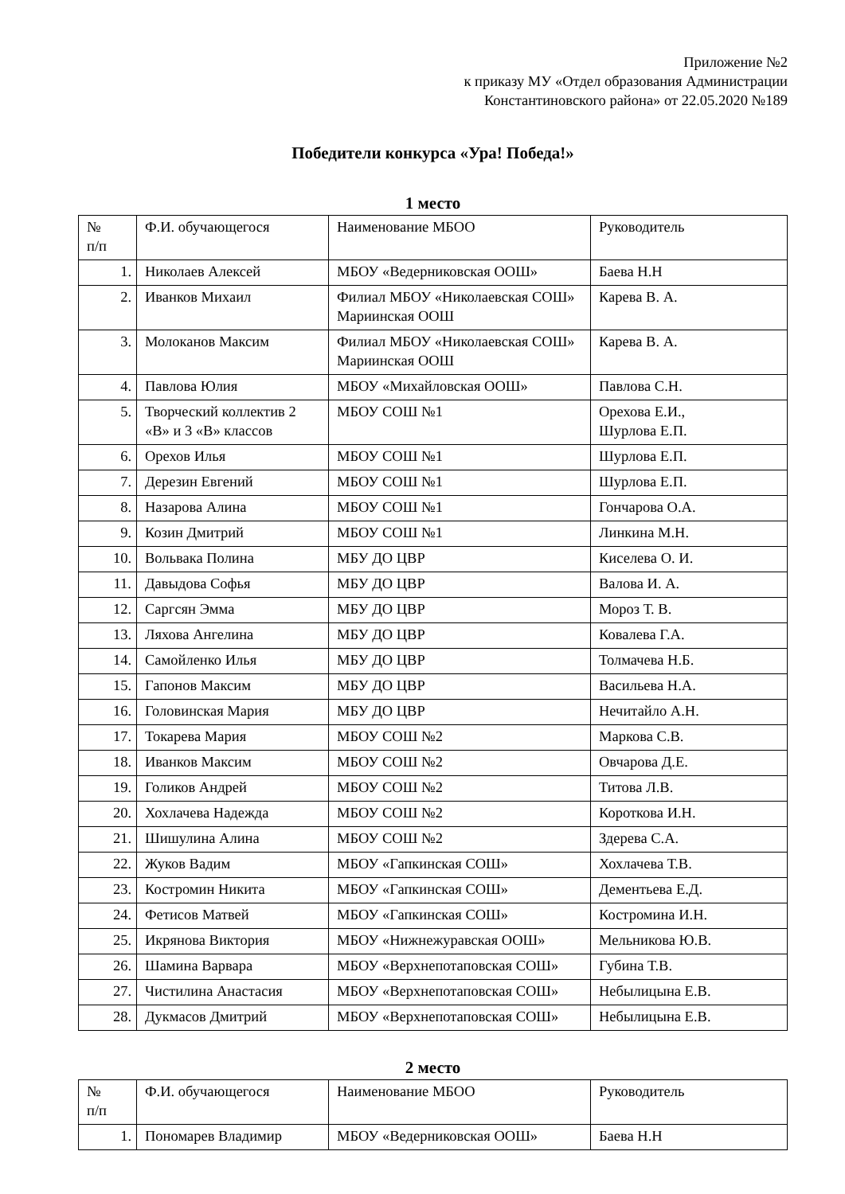Приложение №2
к приказу МУ «Отдел образования Администрации
Константиновского района» от 22.05.2020 №189
Победители конкурса «Ура! Победа!»
1 место
| № п/п | Ф.И. обучающегося | Наименование МБОО | Руководитель |
| 1. | Николаев Алексей | МБОУ «Ведерниковская ООШ» | Баева Н.Н |
| 2. | Иванков Михаил | Филиал МБОУ «Николаевская СОШ» Мариинская ООШ | Карева В. А. |
| 3. | Молоканов Максим | Филиал МБОУ «Николаевская СОШ» Мариинская ООШ | Карева В. А. |
| 4. | Павлова Юлия | МБОУ «Михайловская ООШ» | Павлова С.Н. |
| 5. | Творческий коллектив 2 «В» и 3 «В» классов | МБОУ СОШ №1 | Орехова Е.И., Шурлова Е.П. |
| 6. | Орехов Илья | МБОУ СОШ №1 | Шурлова Е.П. |
| 7. | Дерезин Евгений | МБОУ СОШ №1 | Шурлова Е.П. |
| 8. | Назарова Алина | МБОУ СОШ №1 | Гончарова О.А. |
| 9. | Козин Дмитрий | МБОУ СОШ №1 | Линкина М.Н. |
| 10. | Вольвака Полина | МБУ ДО ЦВР | Киселева О. И. |
| 11. | Давыдова Софья | МБУ ДО ЦВР | Валова И. А. |
| 12. | Саргсян Эмма | МБУ ДО ЦВР | Мороз Т. В. |
| 13. | Ляхова Ангелина | МБУ ДО ЦВР | Ковалева Г.А. |
| 14. | Самойленко Илья | МБУ ДО ЦВР | Толмачева Н.Б. |
| 15. | Гапонов Максим | МБУ ДО ЦВР | Васильева Н.А. |
| 16. | Головинская Мария | МБУ ДО ЦВР | Нечитайло А.Н. |
| 17. | Токарева Мария | МБОУ СОШ №2 | Маркова С.В. |
| 18. | Иванков Максим | МБОУ СОШ №2 | Овчарова Д.Е. |
| 19. | Голиков Андрей | МБОУ СОШ №2 | Титова Л.В. |
| 20. | Хохлачева Надежда | МБОУ СОШ №2 | Короткова И.Н. |
| 21. | Шишулина Алина | МБОУ СОШ №2 | Здерева С.А. |
| 22. | Жуков Вадим | МБОУ «Гапкинская СОШ» | Хохлачева Т.В. |
| 23. | Костромин Никита | МБОУ «Гапкинская СОШ» | Дементьева Е.Д. |
| 24. | Фетисов Матвей | МБОУ «Гапкинская СОШ» | Костромина И.Н. |
| 25. | Икрянова Виктория | МБОУ «Нижнежуравская ООШ» | Мельникова Ю.В. |
| 26. | Шамина Варвара | МБОУ «Верхнепотаповская СОШ» | Губина Т.В. |
| 27. | Чистилина Анастасия | МБОУ «Верхнепотаповская СОШ» | Небылицына Е.В. |
| 28. | Дукмасов Дмитрий | МБОУ «Верхнепотаповская СОШ» | Небылицына Е.В. |
2 место
| № п/п | Ф.И. обучающегося | Наименование МБОО | Руководитель |
| 1. | Пономарев Владимир | МБОУ «Ведерниковская ООШ» | Баева Н.Н |